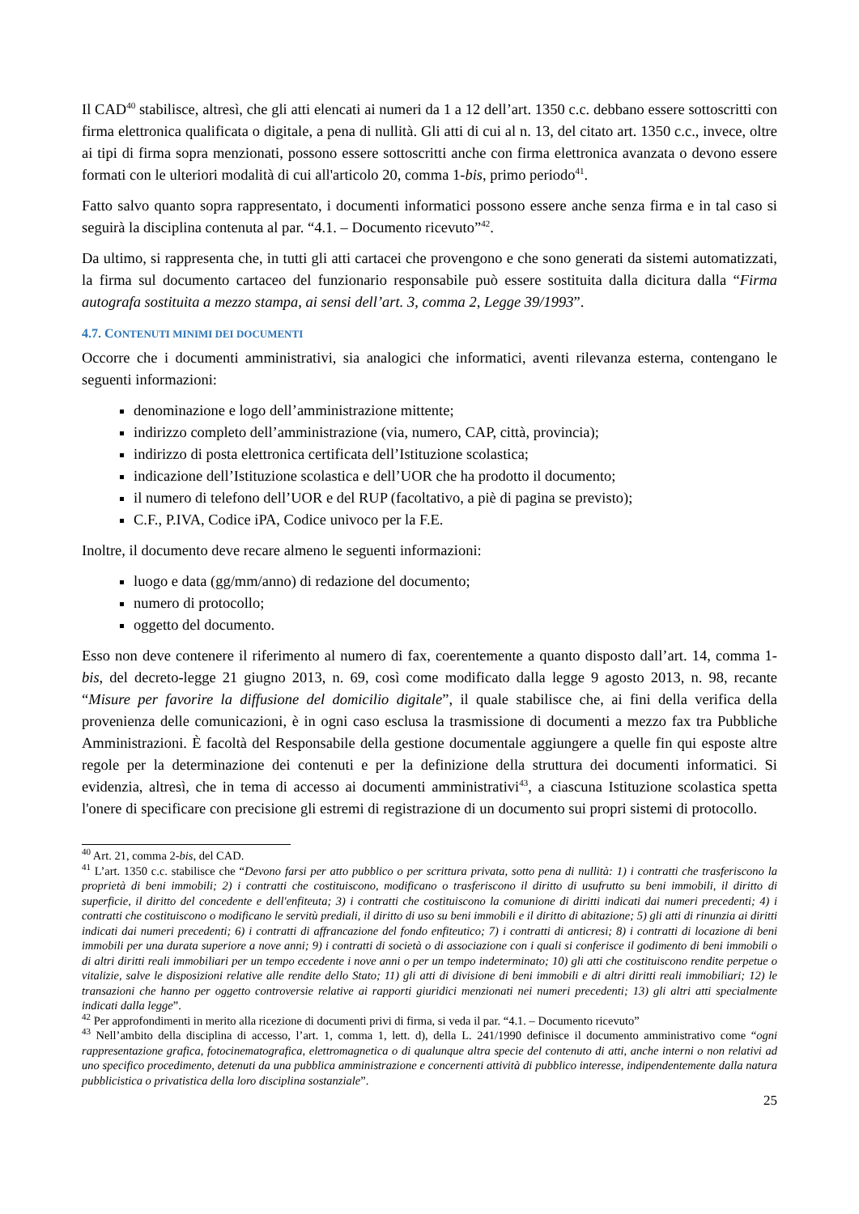Il CAD<sup>40</sup> stabilisce, altresì, che gli atti elencati ai numeri da 1 a 12 dell’art. 1350 c.c. debbano essere sottoscritti con firma elettronica qualificata o digitale, a pena di nullità. Gli atti di cui al n. 13, del citato art. 1350 c.c., invece, oltre ai tipi di firma sopra menzionati, possono essere sottoscritti anche con firma elettronica avanzata o devono essere formati con le ulteriori modalità di cui all'articolo 20, comma 1-bis, primo periodo<sup>41</sup>.
Fatto salvo quanto sopra rappresentato, i documenti informatici possono essere anche senza firma e in tal caso si seguirà la disciplina contenuta al par. “4.1. – Documento ricevuto”<sup>42</sup>.
Da ultimo, si rappresenta che, in tutti gli atti cartacei che provengono e che sono generati da sistemi automatizzati, la firma sul documento cartaceo del funzionario responsabile può essere sostituita dalla dicitura dalla “Firma autografa sostituita a mezzo stampa, ai sensi dell’art. 3, comma 2, Legge 39/1993”.
4.7. CONTENUTI MINIMI DEI DOCUMENTI
Occorre che i documenti amministrativi, sia analogici che informatici, aventi rilevanza esterna, contengano le seguenti informazioni:
denominazione e logo dell’amministrazione mittente;
indirizzo completo dell’amministrazione (via, numero, CAP, città, provincia);
indirizzo di posta elettronica certificata dell’Istituzione scolastica;
indicazione dell’Istituzione scolastica e dell’UOR che ha prodotto il documento;
il numero di telefono dell’UOR e del RUP (facoltativo, a piè di pagina se previsto);
C.F., P.IVA, Codice iPA, Codice univoco per la F.E.
Inoltre, il documento deve recare almeno le seguenti informazioni:
luogo e data (gg/mm/anno) di redazione del documento;
numero di protocollo;
oggetto del documento.
Esso non deve contenere il riferimento al numero di fax, coerentemente a quanto disposto dall’art. 14, comma 1-bis, del decreto-legge 21 giugno 2013, n. 69, così come modificato dalla legge 9 agosto 2013, n. 98, recante “Misure per favorire la diffusione del domicilio digitale”, il quale stabilisce che, ai fini della verifica della provenienza delle comunicazioni, è in ogni caso esclusa la trasmissione di documenti a mezzo fax tra Pubbliche Amministrazioni. È facoltà del Responsabile della gestione documentale aggiungere a quelle fin qui esposte altre regole per la determinazione dei contenuti e per la definizione della struttura dei documenti informatici. Si evidenzia, altresì, che in tema di accesso ai documenti amministrativi<sup>43</sup>, a ciascuna Istituzione scolastica spetta l'onere di specificare con precisione gli estremi di registrazione di un documento sui propri sistemi di protocollo.
<sup>40</sup> Art. 21, comma 2-bis, del CAD.
<sup>41</sup> L’art. 1350 c.c. stabilisce che “Devono farsi per atto pubblico o per scrittura privata, sotto pena di nullità: 1) i contratti che trasferiscono la proprietà di beni immobili; 2) i contratti che costituiscono, modificano o trasferiscono il diritto di usufrutto su beni immobili, il diritto di superficie, il diritto del concedente e dell'enfiteuta; 3) i contratti che costituiscono la comunione di diritti indicati dai numeri precedenti; 4) i contratti che costituiscono o modificano le servitù prediali, il diritto di uso su beni immobili e il diritto di abitazione; 5) gli atti di rinunzia ai diritti indicati dai numeri precedenti; 6) i contratti di affrancazione del fondo enfiteutico; 7) i contratti di anticresi; 8) i contratti di locazione di beni immobili per una durata superiore a nove anni; 9) i contratti di società o di associazione con i quali si conferisce il godimento di beni immobili o di altri diritti reali immobiliari per un tempo eccedente i nove anni o per un tempo indeterminato; 10) gli atti che costituiscono rendite perpetue o vitalizie, salve le disposizioni relative alle rendite dello Stato; 11) gli atti di divisione di beni immobili e di altri diritti reali immobiliari; 12) le transazioni che hanno per oggetto controversie relative ai rapporti giuridici menzionati nei numeri precedenti; 13) gli altri atti specialmente indicati dalla legge”.
<sup>42</sup> Per approfondimenti in merito alla ricezione di documenti privi di firma, si veda il par. “4.1. – Documento ricevuto”
<sup>43</sup> Nell’ambito della disciplina di accesso, l’art. 1, comma 1, lett. d), della L. 241/1990 definisce il documento amministrativo come “ogni rappresentazione grafica, fotocinematografica, elettromagnetica o di qualunque altra specie del contenuto di atti, anche interni o non relativi ad uno specifico procedimento, detenuti da una pubblica amministrazione e concernenti attività di pubblico interesse, indipendentemente dalla natura pubblicistica o privatistica della loro disciplina sostanziale”.
25